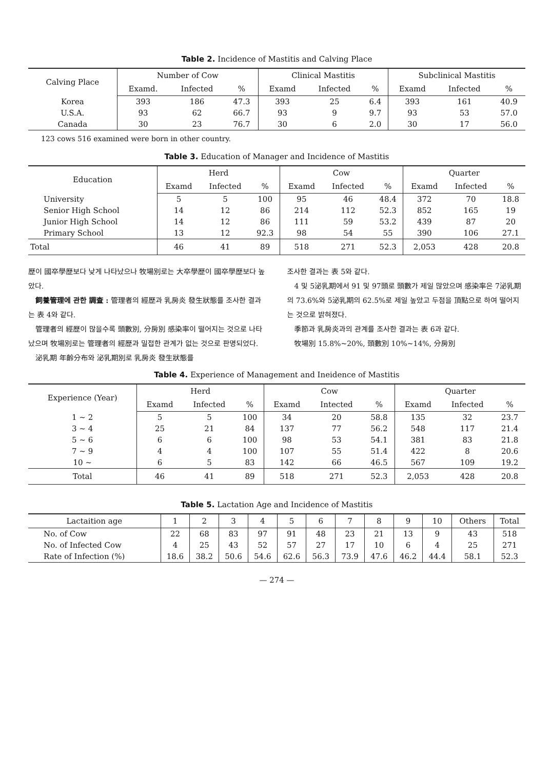Table 2. Incidence of Mastitis and Calving Place
| Calving Place | Number of Cow | | | Clinical Mastitis | | | Subclinical Mastitis | | |
| --- | --- | --- | --- | --- | --- | --- | --- | --- | --- |
| | Examd. | Infected | % | Examd | Infected | % | Examd | Infected | % |
| Korea | 393 | 186 | 47.3 | 393 | 25 | 6.4 | 393 | 161 | 40.9 |
| U.S.A. | 93 | 62 | 66.7 | 93 | 9 | 9.7 | 93 | 53 | 57.0 |
| Canada | 30 | 23 | 76.7 | 30 | 6 | 2.0 | 30 | 17 | 56.0 |
123 cows 516 examined were born in other country.
Table 3. Education of Manager and Incidence of Mastitis
| Education | Herd | | | Cow | | | Quarter | | |
| --- | --- | --- | --- | --- | --- | --- | --- | --- | --- |
| | Examd | Infected | % | Examd | Infected | % | Examd | Infected | % |
| University | 5 | 5 | 100 | 95 | 46 | 48.4 | 372 | 70 | 18.8 |
| Senior High School | 14 | 12 | 86 | 214 | 112 | 52.3 | 852 | 165 | 19 |
| Junior High School | 14 | 12 | 86 | 111 | 59 | 53.2 | 439 | 87 | 20 |
| Primary School | 13 | 12 | 92.3 | 98 | 54 | 55 | 390 | 106 | 27.1 |
| Total | 46 | 41 | 89 | 518 | 271 | 52.3 | 2,053 | 428 | 20.8 |
歷이 國卒學歷보다 낮게 나타났으나 牧場別로는 大卒學歷이 國卒學歷보다 높았다.
飼養管理에 관한 調査 : 管理者의 經歷과 乳房炎 發生狀態를 조사한 결과는 表 4와 같다.
管理者의 經歷이 많을수록 頭數別, 分房別 感染率이 떨어지는 것으로 나타났으며 牧場別로는 管理者의 經歷과 밀접한 관계가 없는 것으로 판명되었다.
泌乳期 年齡分布와 泌乳期別로 乳房炎 發生狀態를
조사한 결과는 表 5와 같다.
4 및 5泌乳期에서 91 및 97頭로 頭數가 제일 많았으며 感染率은 7泌乳期의 73.6%와 5泌乳期의 62.5%로 제일 높았고 두점을 頂點으로 하여 떨어지는 것으로 밝혀졌다.
季節과 乳房炎과의 관계를 조사한 결과는 表 6과 같다.
牧場別 15.8%~20%, 頭數別 10%~14%, 分房別
Table 4. Experience of Management and Ineidence of Mastitis
| Experience (Year) | Herd | | | Cow | | | Quarter | | |
| --- | --- | --- | --- | --- | --- | --- | --- | --- | --- |
| | Examd | Infected | % | Examd | Intected | % | Examd | Infected | % |
| 1 ~ 2 | 5 | 5 | 100 | 34 | 20 | 58.8 | 135 | 32 | 23.7 |
| 3 ~ 4 | 25 | 21 | 84 | 137 | 77 | 56.2 | 548 | 117 | 21.4 |
| 5 ~ 6 | 6 | 6 | 100 | 98 | 53 | 54.1 | 381 | 83 | 21.8 |
| 7 ~ 9 | 4 | 4 | 100 | 107 | 55 | 51.4 | 422 | 8 | 20.6 |
| 10 ~ | 6 | 5 | 83 | 142 | 66 | 46.5 | 567 | 109 | 19.2 |
| Total | 46 | 41 | 89 | 518 | 271 | 52.3 | 2,053 | 428 | 20.8 |
Table 5. Lactation Age and Incidence of Mastitis
| Lactaition age | 1 | 2 | 3 | 4 | 5 | 6 | 7 | 8 | 9 | 10 | Others | Total |
| --- | --- | --- | --- | --- | --- | --- | --- | --- | --- | --- | --- | --- |
| No. of Cow | 22 | 68 | 83 | 97 | 91 | 48 | 23 | 21 | 13 | 9 | 43 | 518 |
| No. of Infected Cow | 4 | 25 | 43 | 52 | 57 | 27 | 17 | 10 | 6 | 4 | 25 | 271 |
| Rate of Infection (%) | 18.6 | 38.2 | 50.6 | 54.6 | 62.6 | 56.3 | 73.9 | 47.6 | 46.2 | 44.4 | 58.1 | 52.3 |
— 274 —